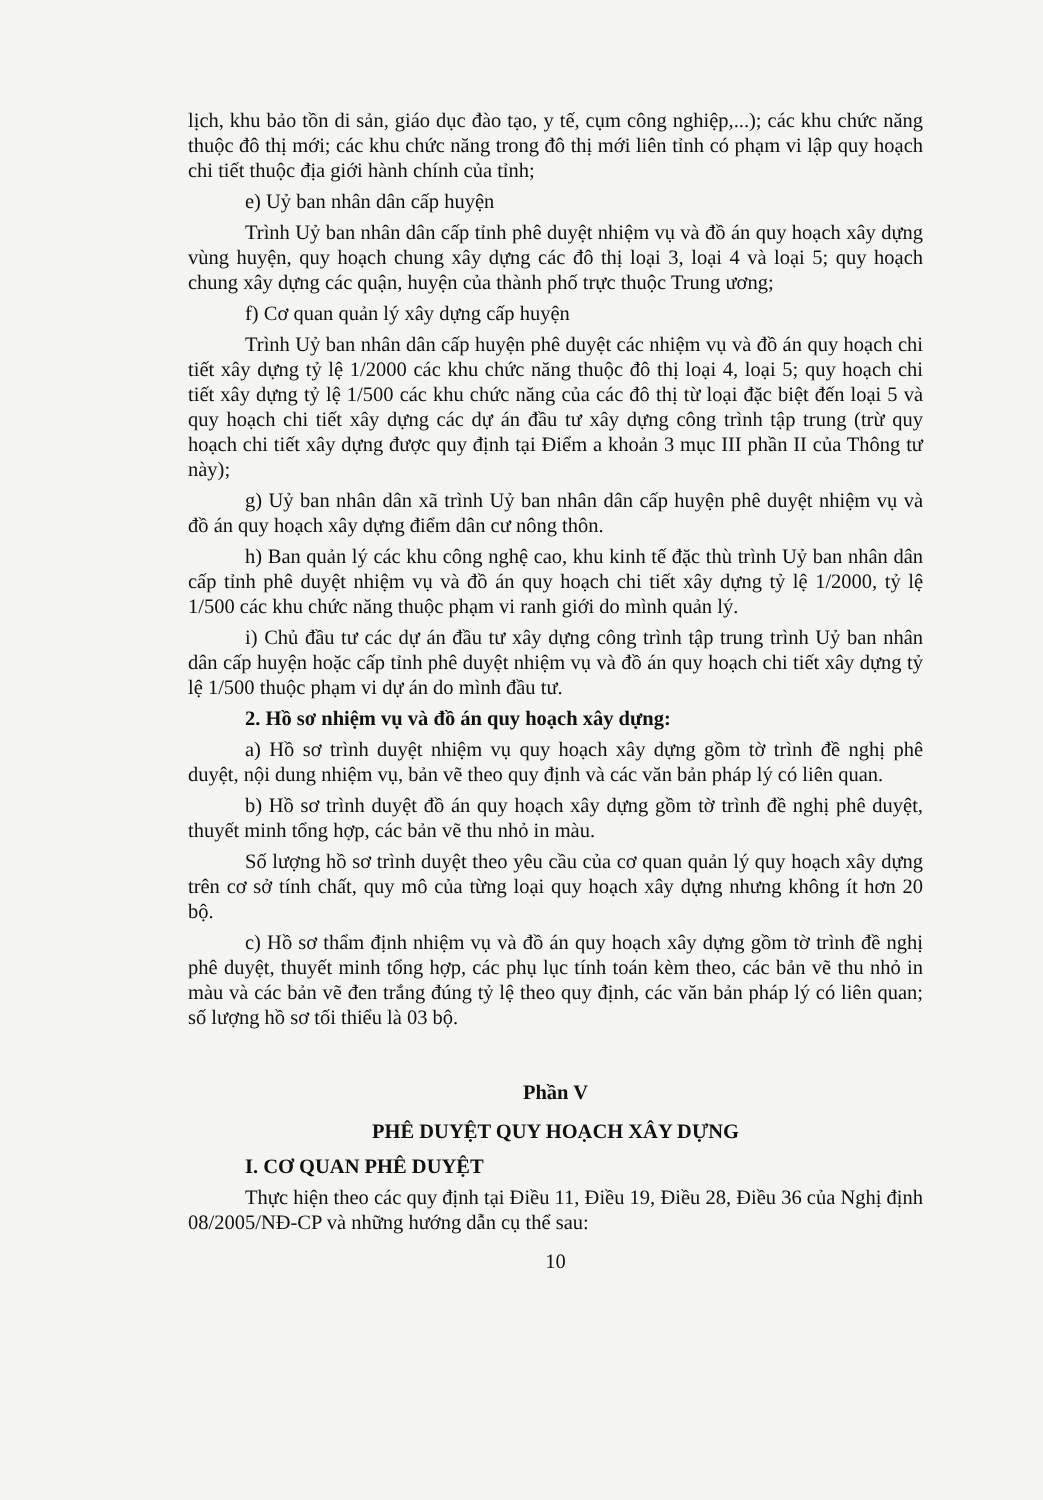lịch, khu bảo tồn di sản, giáo dục đào tạo, y tế, cụm công nghiệp,...); các khu chức năng thuộc đô thị mới; các khu chức năng trong đô thị mới liên tỉnh có phạm vi lập quy hoạch chi tiết thuộc địa giới hành chính của tỉnh;
e) Uỷ ban nhân dân cấp huyện
Trình Uỷ ban nhân dân cấp tỉnh phê duyệt nhiệm vụ và đồ án quy hoạch xây dựng vùng huyện, quy hoạch chung xây dựng các đô thị loại 3, loại 4 và loại 5; quy hoạch chung xây dựng các quận, huyện của thành phố trực thuộc Trung ương;
f) Cơ quan quản lý xây dựng cấp huyện
Trình Uỷ ban nhân dân cấp huyện phê duyệt các nhiệm vụ và đồ án quy hoạch chi tiết xây dựng tỷ lệ 1/2000 các khu chức năng thuộc đô thị loại 4, loại 5; quy hoạch chi tiết xây dựng tỷ lệ 1/500 các khu chức năng của các đô thị từ loại đặc biệt đến loại 5 và quy hoạch chi tiết xây dựng các dự án đầu tư xây dựng công trình tập trung (trừ quy hoạch chi tiết xây dựng được quy định tại Điểm a khoản 3 mục III phần II của Thông tư này);
g) Uỷ ban nhân dân xã trình Uỷ ban nhân dân cấp huyện phê duyệt nhiệm vụ và đồ án quy hoạch xây dựng điểm dân cư nông thôn.
h) Ban quản lý các khu công nghệ cao, khu kinh tế đặc thù trình Uỷ ban nhân dân cấp tỉnh phê duyệt nhiệm vụ và đồ án quy hoạch chi tiết xây dựng tỷ lệ 1/2000, tỷ lệ 1/500 các khu chức năng thuộc phạm vi ranh giới do mình quản lý.
i) Chủ đầu tư các dự án đầu tư xây dựng công trình tập trung trình Uỷ ban nhân dân cấp huyện hoặc cấp tỉnh phê duyệt nhiệm vụ và đồ án quy hoạch chi tiết xây dựng tỷ lệ 1/500 thuộc phạm vi dự án do mình đầu tư.
2. Hồ sơ nhiệm vụ và đồ án quy hoạch xây dựng:
a) Hồ sơ trình duyệt nhiệm vụ quy hoạch xây dựng gồm tờ trình đề nghị phê duyệt, nội dung nhiệm vụ, bản vẽ theo quy định và các văn bản pháp lý có liên quan.
b) Hồ sơ trình duyệt đồ án quy hoạch xây dựng gồm tờ trình đề nghị phê duyệt, thuyết minh tổng hợp, các bản vẽ thu nhỏ in màu.
Số lượng hồ sơ trình duyệt theo yêu cầu của cơ quan quản lý quy hoạch xây dựng trên cơ sở tính chất, quy mô của từng loại quy hoạch xây dựng nhưng không ít hơn 20 bộ.
c) Hồ sơ thẩm định nhiệm vụ và đồ án quy hoạch xây dựng gồm tờ trình đề nghị phê duyệt, thuyết minh tổng hợp, các phụ lục tính toán kèm theo, các bản vẽ thu nhỏ in màu và các bản vẽ đen trắng đúng tỷ lệ theo quy định, các văn bản pháp lý có liên quan; số lượng hồ sơ tối thiểu là 03 bộ.
Phần V
PHÊ DUYỆT QUY HOẠCH XÂY DỰNG
I. CƠ QUAN PHÊ DUYỆT
Thực hiện theo các quy định tại Điều 11, Điều 19, Điều 28, Điều 36 của Nghị định 08/2005/NĐ-CP và những hướng dẫn cụ thể sau:
10